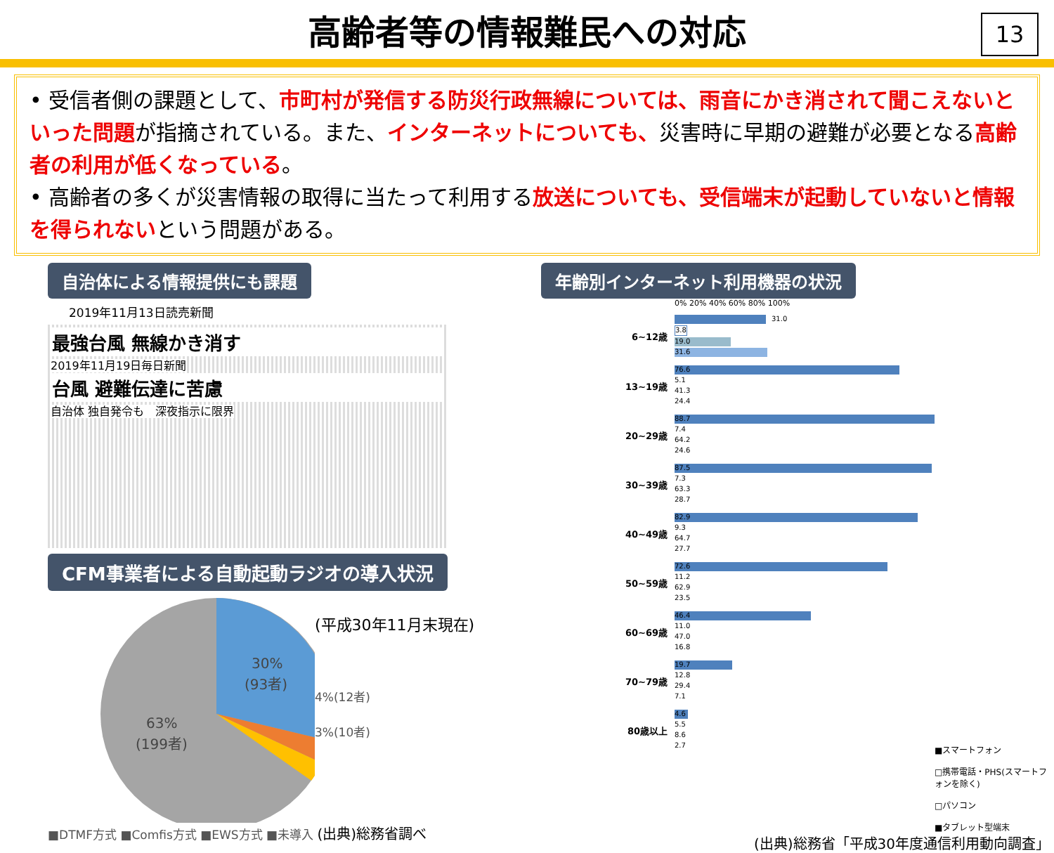高齢者等の情報難民への対応
13
• 受信者側の課題として、市町村が発信する防災行政無線については、雨音にかき消されて聞こえないといった問題が指摘されている。また、インターネットについても、災害時に早期の避難が必要となる高齢者の利用が低くなっている。
• 高齢者の多くが災害情報の取得に当たって利用する放送についても、受信端末が起動していないと情報を得られないという問題がある。
自治体による情報提供にも課題
2019年11月13日読売新聞
最強台風 無線かき消す
2019年11月19日毎日新聞
台風 避難伝達に苦慮
自治体 独自発令も　深夜指示に限界
CFM事業者による自動起動ラジオの導入状況
30%
(93者)
63%
(199者)
(平成30年11月末現在)
4%(12者)
3%(10者)
■DTMF方式 ■Comfis方式 ■EWS方式 ■未導入 (出典)総務省調べ
年齢別インターネット利用機器の状況
0% 20% 40% 60% 80% 100%
6~12歳
31.0
3.8
19.0
31.6
13~19歳
76.6
5.1
41.3
24.4
20~29歳
88.7
7.4
64.2
24.6
30~39歳
87.5
7.3
63.3
28.7
40~49歳
82.9
9.3
64.7
27.7
50~59歳
72.6
11.2
62.9
23.5
60~69歳
46.4
11.0
47.0
16.8
70~79歳
19.7
12.8
29.4
7.1
80歳以上
4.6
5.5
8.6
2.7
■スマートフォン
□携帯電話・PHS(スマートフォンを除く)
□パソコン
■タブレット型端末
(出典)総務省「平成30年度通信利用動向調査」